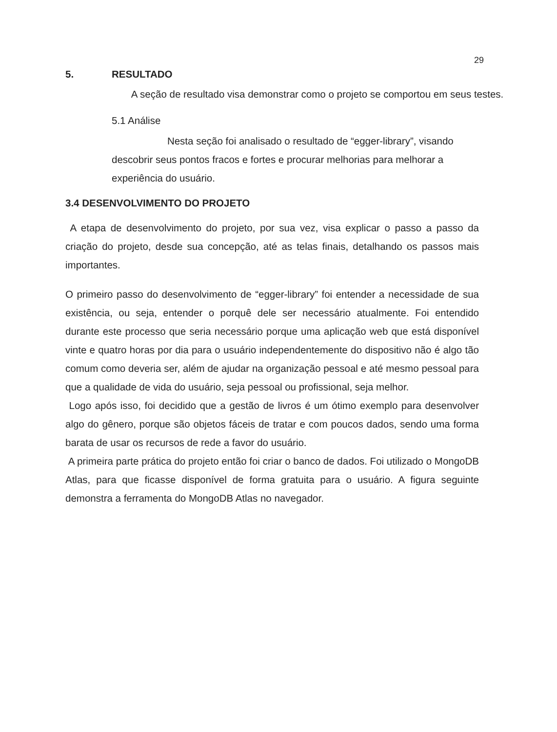29
5. RESULTADO
A seção de resultado visa demonstrar como o projeto se comportou em seus testes.
5.1 Análise
Nesta seção foi analisado o resultado de “egger-library”, visando descobrir seus pontos fracos e fortes e procurar melhorias para melhorar a experiência do usuário.
3.4 DESENVOLVIMENTO DO PROJETO
A etapa de desenvolvimento do projeto, por sua vez, visa explicar o passo a passo da criação do projeto, desde sua concepção, até as telas finais, detalhando os passos mais importantes.
O primeiro passo do desenvolvimento de “egger-library” foi entender a necessidade de sua existência, ou seja, entender o porquê dele ser necessário atualmente. Foi entendido durante este processo que seria necessário porque uma aplicação web que está disponível vinte e quatro horas por dia para o usuário independentemente do dispositivo não é algo tão comum como deveria ser, além de ajudar na organização pessoal e até mesmo pessoal para que a qualidade de vida do usuário, seja pessoal ou profissional, seja melhor.
Logo após isso, foi decidido que a gestão de livros é um ótimo exemplo para desenvolver algo do gênero, porque são objetos fáceis de tratar e com poucos dados, sendo uma forma barata de usar os recursos de rede a favor do usuário.
A primeira parte prática do projeto então foi criar o banco de dados. Foi utilizado o MongoDB Atlas, para que ficasse disponível de forma gratuita para o usuário. A figura seguinte demonstra a ferramenta do MongoDB Atlas no navegador.